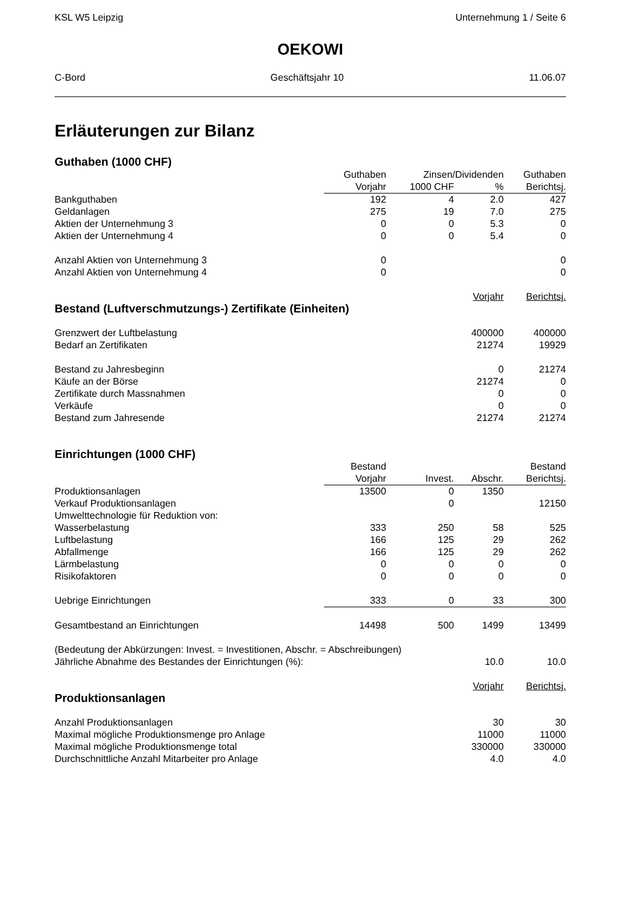KSL W5 Leipzig Unternehmung 1 / Seite 6
OEKOWI
C-Bord Geschäftsjahr 10 11.06.07
Erläuterungen zur Bilanz
Guthaben (1000 CHF)
| | Guthaben | Zinsen/Dividenden | | Guthaben |
| | Vorjahr | 1000 CHF | % | Berichtsj. |
| Bankguthaben | 192 | 4 | 2.0 | 427 |
| Geldanlagen | 275 | 19 | 7.0 | 275 |
| Aktien der Unternehmung 3 | 0 | 0 | 5.3 | 0 |
| Aktien der Unternehmung 4 | 0 | 0 | 5.4 | 0 |
| Anzahl Aktien von Unternehmung 3 | 0 | | | 0 |
| Anzahl Aktien von Unternehmung 4 | 0 | | | 0 |
| | | | Vorjahr | Berichtsj. |
| Bestand (Luftverschmutzungs-) Zertifikate (Einheiten) | | | | |
| Grenzwert der Luftbelastung | | | 400000 | 400000 |
| Bedarf an Zertifikaten | | | 21274 | 19929 |
| Bestand zu Jahresbeginn | | | 0 | 21274 |
| Käufe an der Börse | | | 21274 | 0 |
| Zertifikate durch Massnahmen | | | 0 | 0 |
| Verkäufe | | | 0 | 0 |
| Bestand zum Jahresende | | | 21274 | 21274 |
| Einrichtungen (1000 CHF) | | | | |
| | Bestand | | | Bestand |
| | Vorjahr | Invest. | Abschr. | Berichtsj. |
| Produktionsanlagen | 13500 | 0 | 1350 | |
| Verkauf Produktionsanlagen | | 0 | | 12150 |
| Umwelttechnologie für Reduktion von: | | | | |
| Wasserbelastung | 333 | 250 | 58 | 525 |
| Luftbelastung | 166 | 125 | 29 | 262 |
| Abfallmenge | 166 | 125 | 29 | 262 |
| Lärmbelastung | 0 | 0 | 0 | 0 |
| Risikofaktoren | 0 | 0 | 0 | 0 |
| Uebrige Einrichtungen | 333 | 0 | 33 | 300 |
| Gesamtbestand an Einrichtungen | 14498 | 500 | 1499 | 13499 |
| (Bedeutung der Abkürzungen: Invest. = Investitionen, Abschr. = Abschreibungen) | | | | |
| Jährliche Abnahme des Bestandes der Einrichtungen (%): | | | 10.0 | 10.0 |
| | | | Vorjahr | Berichtsj. |
| Produktionsanlagen | | | | |
| Anzahl Produktionsanlagen | | | 30 | 30 |
| Maximal mögliche Produktionsmenge pro Anlage | | | 11000 | 11000 |
| Maximal mögliche Produktionsmenge total | | | 330000 | 330000 |
| Durchschnittliche Anzahl Mitarbeiter pro Anlage | | | 4.0 | 4.0 |